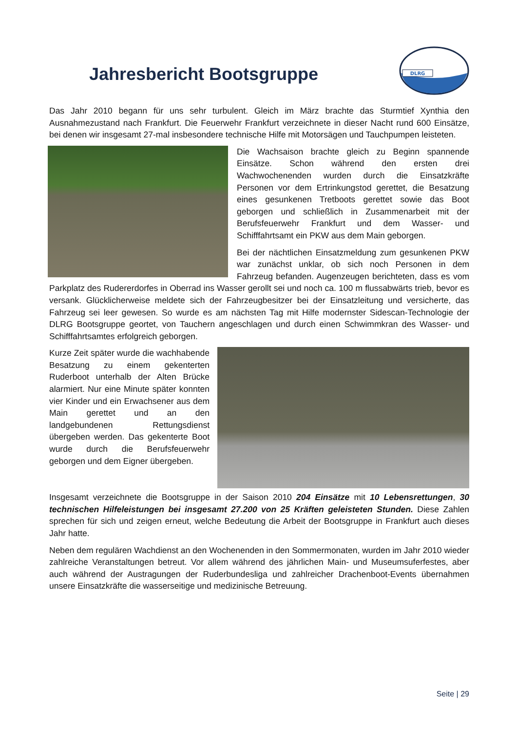Jahresbericht Bootsgruppe
DLRG
Das Jahr 2010 begann für uns sehr turbulent. Gleich im März brachte das Sturmtief Xynthia den Ausnahmezustand nach Frankfurt. Die Feuerwehr Frankfurt verzeichnete in dieser Nacht rund 600 Einsätze, bei denen wir insgesamt 27-mal insbesondere technische Hilfe mit Motorsägen und Tauchpumpen leisteten.
Die Wachsaison brachte gleich zu Beginn spannende Einsätze. Schon während den ersten drei Wachwochenenden wurden durch die Einsatzkräfte Personen vor dem Ertrinkungstod gerettet, die Besatzung eines gesunkenen Tretboots gerettet sowie das Boot geborgen und schließlich in Zusammenarbeit mit der Berufsfeuerwehr Frankfurt und dem Wasser- und Schifffahrtsamt ein PKW aus dem Main geborgen.
Bei der nächtlichen Einsatzmeldung zum gesunkenen PKW war zunächst unklar, ob sich noch Personen in dem Fahrzeug befanden. Augenzeugen berichteten, dass es vom Parkplatz des Rudererdorfes in Oberrad ins Wasser gerollt sei und noch ca. 100 m flussabwärts trieb, bevor es versank. Glücklicherweise meldete sich der Fahrzeugbesitzer bei der Einsatzleitung und versicherte, das Fahrzeug sei leer gewesen. So wurde es am nächsten Tag mit Hilfe modernster Sidescan-Technologie der DLRG Bootsgruppe geortet, von Tauchern angeschlagen und durch einen Schwimmkran des Wasser- und Schifffahrtsamtes erfolgreich geborgen.
Kurze Zeit später wurde die wachhabende Besatzung zu einem gekenterten Ruderboot unterhalb der Alten Brücke alarmiert. Nur eine Minute später konnten vier Kinder und ein Erwachsener aus dem Main gerettet und an den landgebundenen Rettungsdienst übergeben werden. Das gekenterte Boot wurde durch die Berufsfeuerwehr geborgen und dem Eigner übergeben.
Insgesamt verzeichnete die Bootsgruppe in der Saison 2010 204 Einsätze mit 10 Lebensrettungen, 30 technischen Hilfeleistungen bei insgesamt 27.200 von 25 Kräften geleisteten Stunden. Diese Zahlen sprechen für sich und zeigen erneut, welche Bedeutung die Arbeit der Bootsgruppe in Frankfurt auch dieses Jahr hatte.
Neben dem regulären Wachdienst an den Wochenenden in den Sommermonaten, wurden im Jahr 2010 wieder zahlreiche Veranstaltungen betreut. Vor allem während des jährlichen Main- und Museumsuferfestes, aber auch während der Austragungen der Ruderbundesliga und zahlreicher Drachenboot-Events übernahmen unsere Einsatzkräfte die wasserseitige und medizinische Betreuung.
Seite | 29